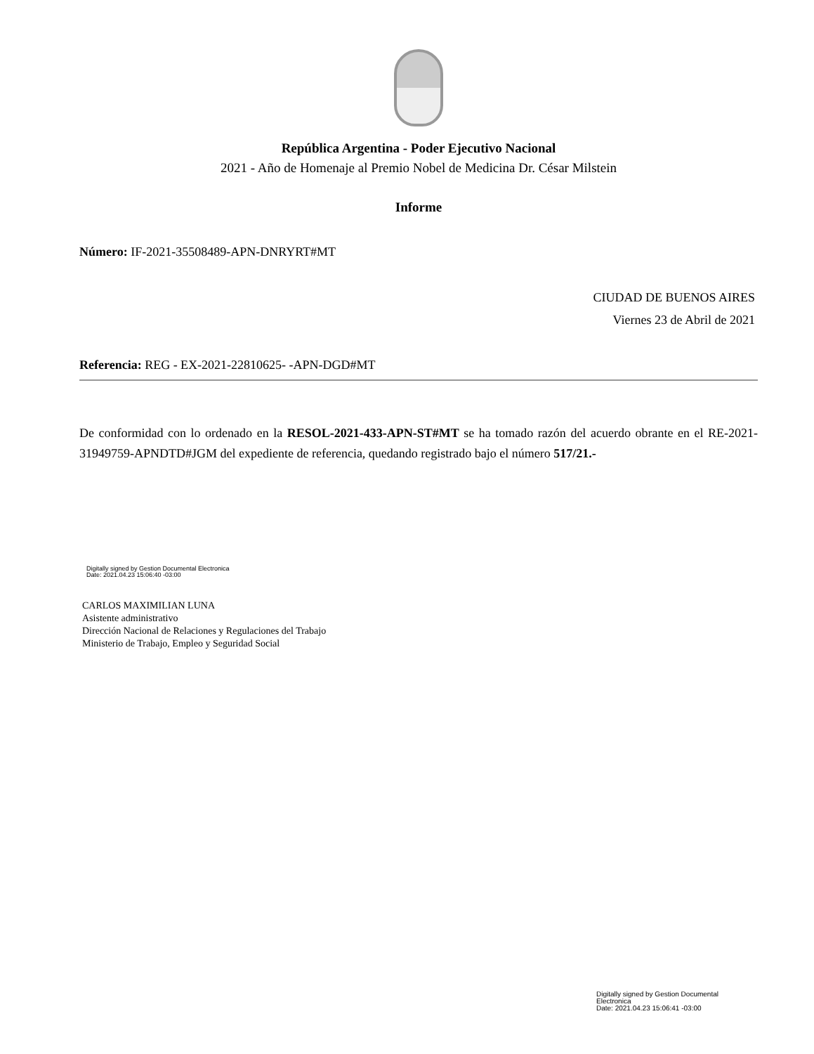República Argentina - Poder Ejecutivo Nacional
2021 - Año de Homenaje al Premio Nobel de Medicina Dr. César Milstein
Informe
Número: IF-2021-35508489-APN-DNRYRT#MT
CIUDAD DE BUENOS AIRES
Viernes 23 de Abril de 2021
Referencia: REG - EX-2021-22810625- -APN-DGD#MT
De conformidad con lo ordenado en la RESOL-2021-433-APN-ST#MT se ha tomado razón del acuerdo obrante en el RE-2021-31949759-APNDTD#JGM del expediente de referencia, quedando registrado bajo el número 517/21.-
Digitally signed by Gestion Documental Electronica
Date: 2021.04.23 15:06:40 -03:00
CARLOS MAXIMILIAN LUNA
Asistente administrativo
Dirección Nacional de Relaciones y Regulaciones del Trabajo
Ministerio de Trabajo, Empleo y Seguridad Social
Digitally signed by Gestion Documental Electronica
Date: 2021.04.23 15:06:41 -03:00